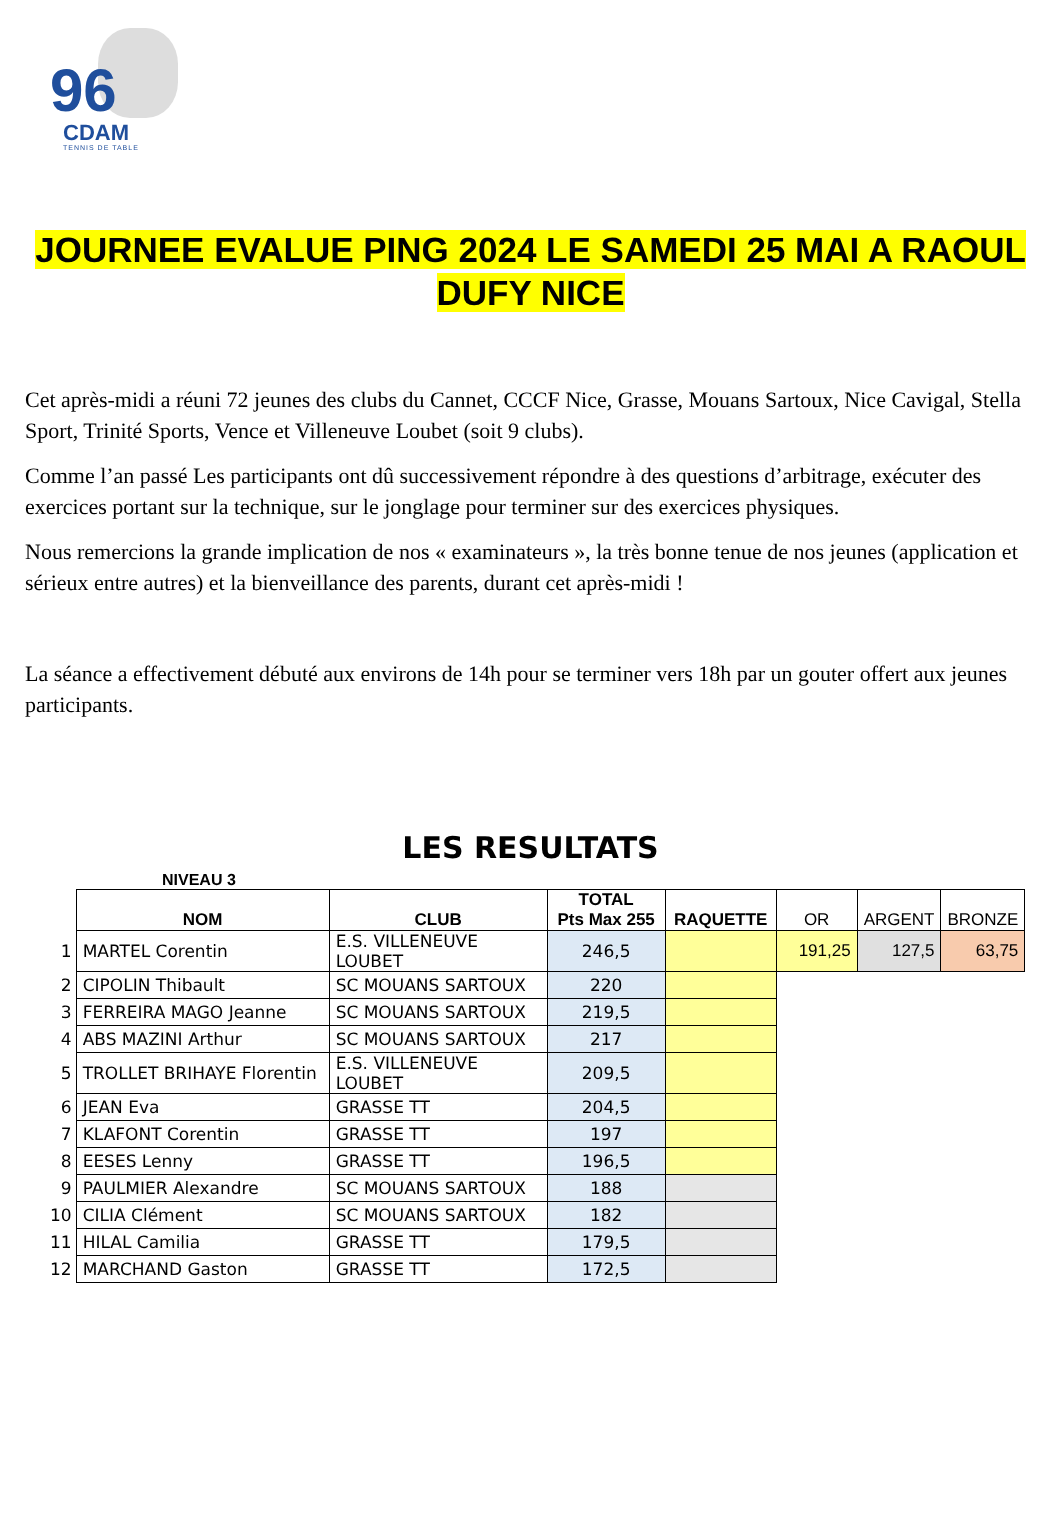96
CDAM
TENNIS DE TABLE
JOURNEE EVALUE PING 2024 LE SAMEDI 25 MAI A RAOUL DUFY NICE
Cet après-midi a réuni 72 jeunes des clubs du Cannet, CCCF Nice, Grasse, Mouans Sartoux, Nice Cavigal, Stella Sport, Trinité Sports, Vence et Villeneuve Loubet (soit 9 clubs).
Comme l’an passé Les participants ont dû successivement répondre à des questions d’arbitrage, exécuter des exercices portant sur la technique, sur le jonglage pour terminer sur des exercices physiques.
Nous remercions la grande implication de nos « examinateurs », la très bonne tenue de nos jeunes (application et sérieux entre autres) et la bienveillance des parents, durant cet après-midi !
La séance a effectivement débuté aux environs de 14h pour se terminer vers 18h par un gouter offert aux jeunes participants.
LES RESULTATS
NIVEAU 3
| | NOM | CLUB | TOTAL Pts Max 255 | RAQUETTE | OR | ARGENT | BRONZE |
| --- | --- | --- | --- | --- | --- | --- | --- |
| 1 | MARTEL Corentin | E.S. VILLENEUVE LOUBET | 246,5 | | 191,25 | 127,5 | 63,75 |
| 2 | CIPOLIN Thibault | SC MOUANS SARTOUX | 220 | | | | |
| 3 | FERREIRA MAGO Jeanne | SC MOUANS SARTOUX | 219,5 | | | | |
| 4 | ABS MAZINI Arthur | SC MOUANS SARTOUX | 217 | | | | |
| 5 | TROLLET BRIHAYE Florentin | E.S. VILLENEUVE LOUBET | 209,5 | | | | |
| 6 | JEAN Eva | GRASSE TT | 204,5 | | | | |
| 7 | KLAFONT Corentin | GRASSE TT | 197 | | | | |
| 8 | EESES Lenny | GRASSE TT | 196,5 | | | | |
| 9 | PAULMIER Alexandre | SC MOUANS SARTOUX | 188 | | | | |
| 10 | CILIA Clément | SC MOUANS SARTOUX | 182 | | | | |
| 11 | HILAL Camilia | GRASSE TT | 179,5 | | | | |
| 12 | MARCHAND Gaston | GRASSE TT | 172,5 | | | | |